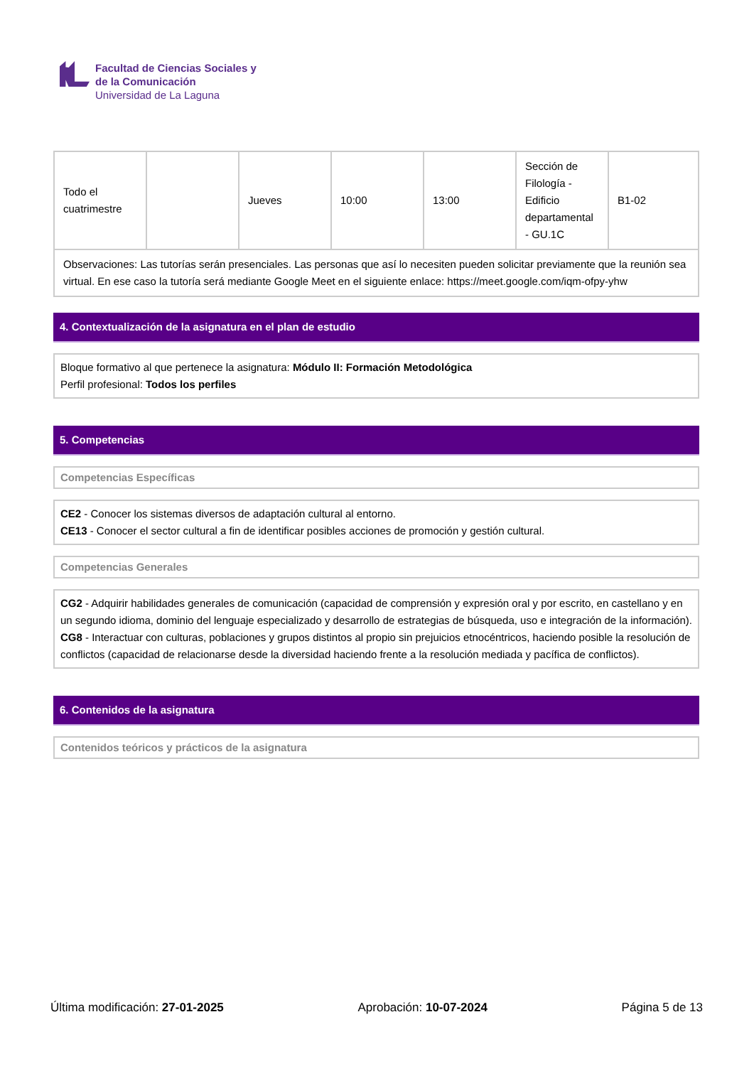Facultad de Ciencias Sociales y
de la Comunicación
Universidad de La Laguna
| Todo el cuatrimestre | | Jueves | 10:00 | 13:00 | Sección de Filología - Edificio departamental - GU.1C | B1-02 |
| Observaciones: Las tutorías serán presenciales. Las personas que así lo necesiten pueden solicitar previamente que la reunión sea virtual. En ese caso la tutoría será mediante Google Meet en el siguiente enlace: https://meet.google.com/iqm-ofpy-yhw | | | | | | |
4. Contextualización de la asignatura en el plan de estudio
Bloque formativo al que pertenece la asignatura: Módulo II: Formación Metodológica
Perfil profesional: Todos los perfiles
5. Competencias
Competencias Específicas
CE2 - Conocer los sistemas diversos de adaptación cultural al entorno.
CE13 - Conocer el sector cultural a fin de identificar posibles acciones de promoción y gestión cultural.
Competencias Generales
CG2 - Adquirir habilidades generales de comunicación (capacidad de comprensión y expresión oral y por escrito, en castellano y en un segundo idioma, dominio del lenguaje especializado y desarrollo de estrategias de búsqueda, uso e integración de la información).
CG8 - Interactuar con culturas, poblaciones y grupos distintos al propio sin prejuicios etnocéntricos, haciendo posible la resolución de conflictos (capacidad de relacionarse desde la diversidad haciendo frente a la resolución mediada y pacífica de conflictos).
6. Contenidos de la asignatura
Contenidos teóricos y prácticos de la asignatura
Última modificación: 27-01-2025 Aprobación: 10-07-2024 Página 5 de 13